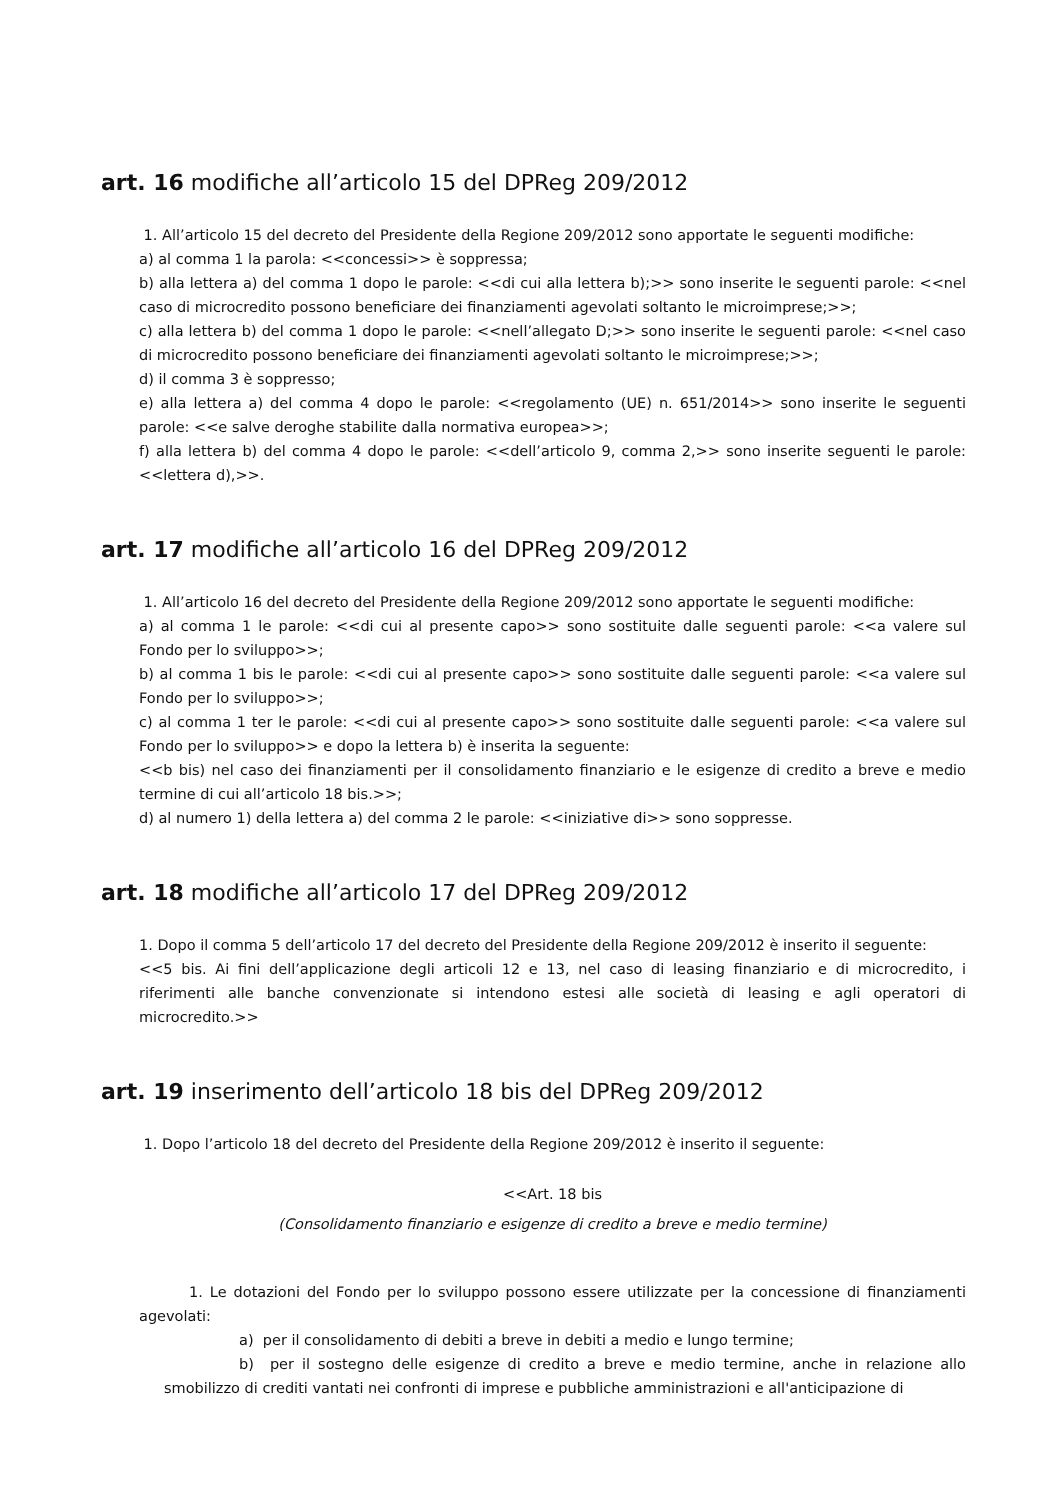art. 16 modifiche all’articolo 15 del DPReg 209/2012
1. All’articolo 15 del decreto del Presidente della Regione 209/2012 sono apportate le seguenti modifiche:
a) al comma 1 la parola: <<concessi>> è soppressa;
b) alla lettera a) del comma 1 dopo le parole: <<di cui alla lettera b);>> sono inserite le seguenti parole: <<nel caso di microcredito possono beneficiare dei finanziamenti agevolati soltanto le microimprese;>>;
c) alla lettera b) del comma 1 dopo le parole: <<nell’allegato D;>> sono inserite le seguenti parole: <<nel caso di microcredito possono beneficiare dei finanziamenti agevolati soltanto le microimprese;>>;
d) il comma 3 è soppresso;
e) alla lettera a) del comma 4 dopo le parole: <<regolamento (UE) n. 651/2014>> sono inserite le seguenti parole: <<e salve deroghe stabilite dalla normativa europea>>;
f) alla lettera b) del comma 4 dopo le parole: <<dell’articolo 9, comma 2,>> sono inserite seguenti le parole: <<lettera d),>>.
art. 17 modifiche all’articolo 16 del DPReg 209/2012
1. All’articolo 16 del decreto del Presidente della Regione 209/2012 sono apportate le seguenti modifiche:
a) al comma 1 le parole: <<di cui al presente capo>> sono sostituite dalle seguenti parole: <<a valere sul Fondo per lo sviluppo>>;
b) al comma 1 bis le parole: <<di cui al presente capo>> sono sostituite dalle seguenti parole: <<a valere sul Fondo per lo sviluppo>>;
c) al comma 1 ter le parole: <<di cui al presente capo>> sono sostituite dalle seguenti parole: <<a valere sul Fondo per lo sviluppo>> e dopo la lettera b) è inserita la seguente:
<<b bis) nel caso dei finanziamenti per il consolidamento finanziario e le esigenze di credito a breve e medio termine di cui all’articolo 18 bis.>>;
d) al numero 1) della lettera a) del comma 2 le parole: <<iniziative di>> sono soppresse.
art. 18 modifiche all’articolo 17 del DPReg 209/2012
1. Dopo il comma 5 dell’articolo 17 del decreto del Presidente della Regione 209/2012 è inserito il seguente:
<<5 bis. Ai fini dell’applicazione degli articoli 12 e 13, nel caso di leasing finanziario e di microcredito, i riferimenti alle banche convenzionate si intendono estesi alle società di leasing e agli operatori di microcredito.>>
art. 19 inserimento dell’articolo 18 bis del DPReg 209/2012
1. Dopo l’articolo 18 del decreto del Presidente della Regione 209/2012 è inserito il seguente:
<<Art. 18 bis
(Consolidamento finanziario e esigenze di credito a breve e medio termine)
1. Le dotazioni del Fondo per lo sviluppo possono essere utilizzate per la concessione di finanziamenti agevolati:
a) per il consolidamento di debiti a breve in debiti a medio e lungo termine;
b) per il sostegno delle esigenze di credito a breve e medio termine, anche in relazione allo smobilizzo di crediti vantati nei confronti di imprese e pubbliche amministrazioni e all'anticipazione di